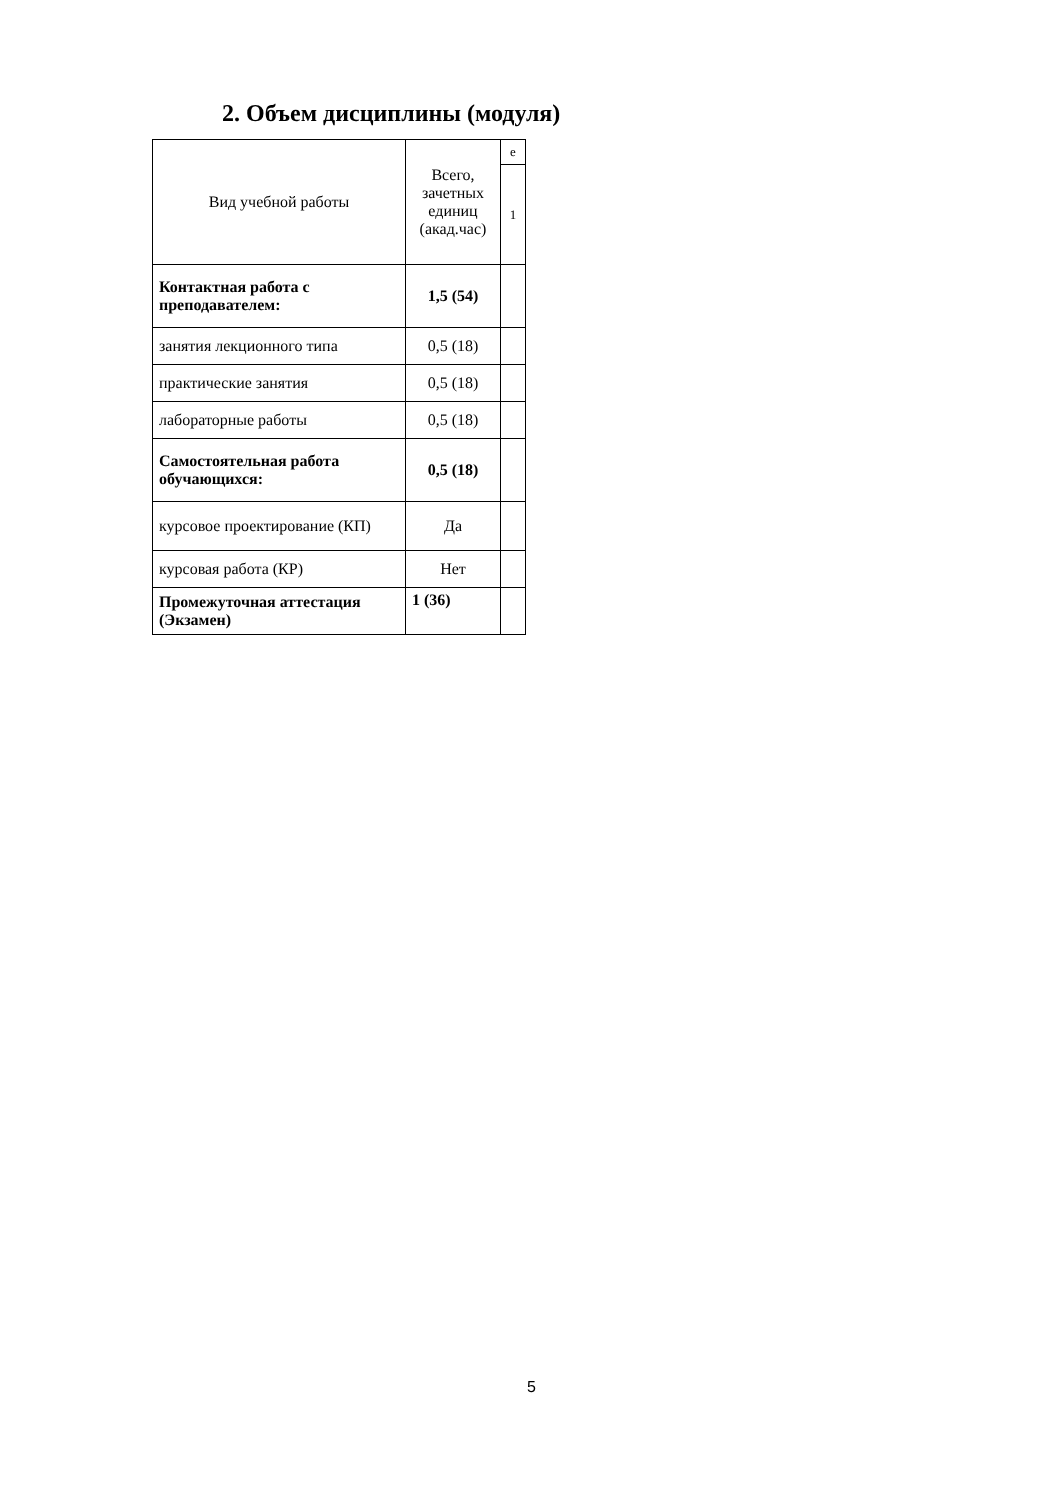2. Объем дисциплины (модуля)
| Вид учебной работы | Всего, зачетных единиц (акад.час) | е |
| | | 1 |
| Контактная работа с преподавателем: | 1,5 (54) | |
| занятия лекционного типа | 0,5 (18) | |
| практические занятия | 0,5 (18) | |
| лабораторные работы | 0,5 (18) | |
| Самостоятельная работа обучающихся: | 0,5 (18) | |
| курсовое проектирование (КП) | Да | |
| курсовая работа (КР) | Нет | |
| Промежуточная аттестация (Экзамен) | 1 (36) | |
5